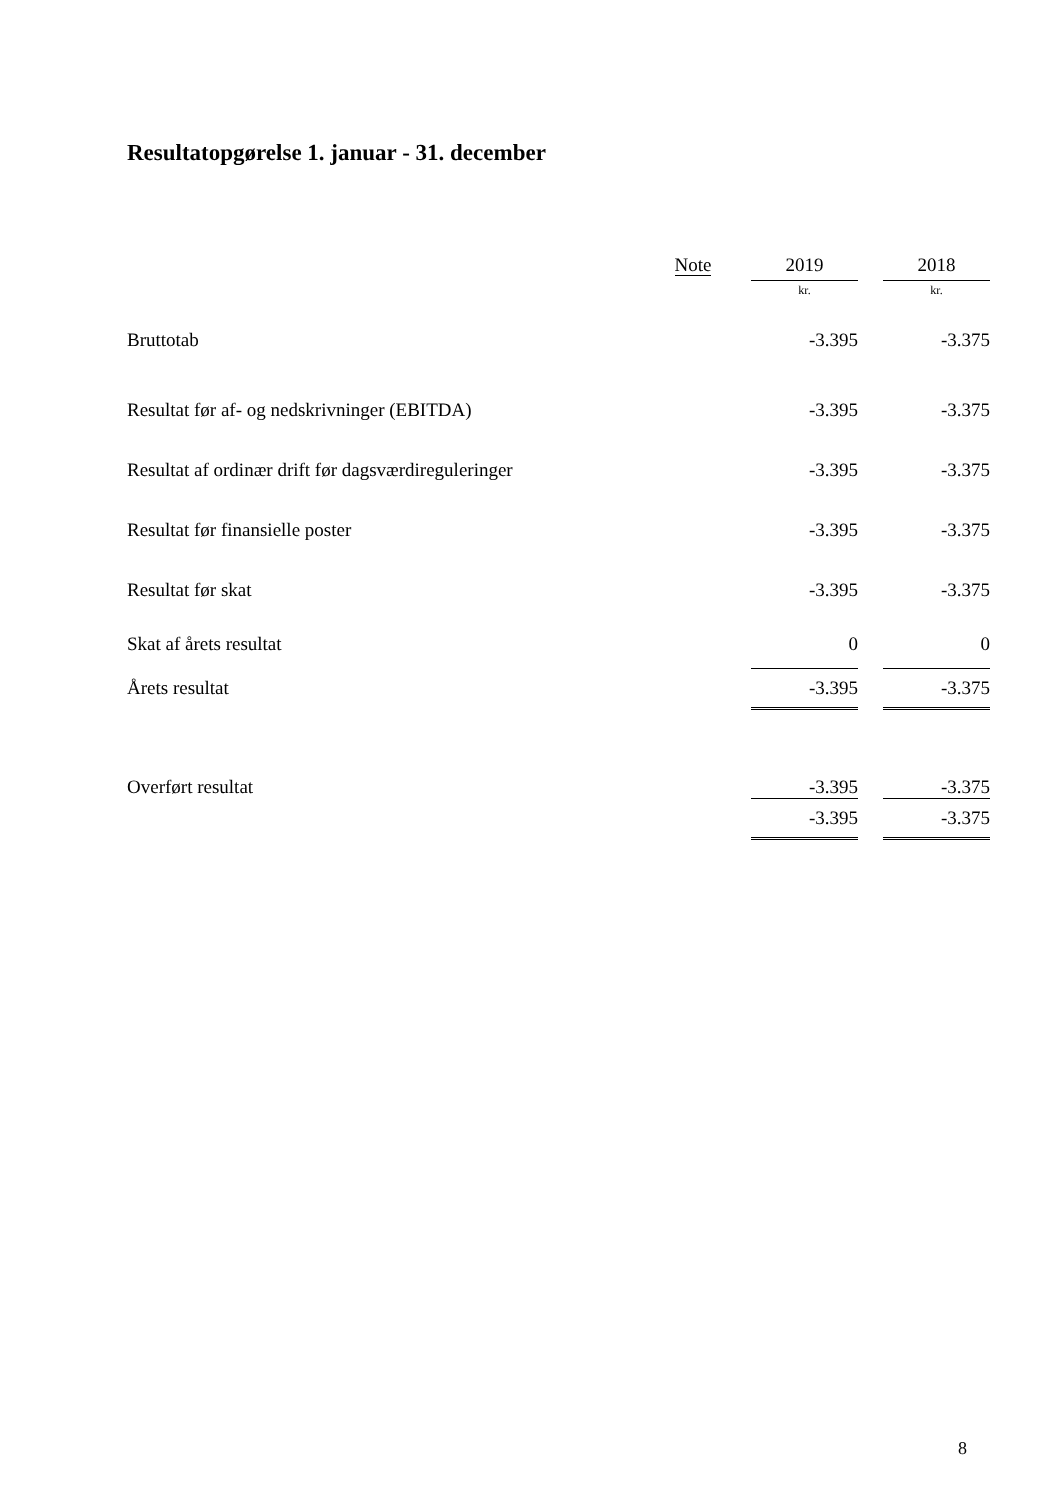Resultatopgørelse 1. januar - 31. december
| | Note | | 2019 | | 2018 |
| --- | --- | --- | --- | --- | --- |
| | | | kr. | | kr. |
| Bruttotab | | | -3.395 | | -3.375 |
| Resultat før af- og nedskrivninger (EBITDA) | | | -3.395 | | -3.375 |
| Resultat af ordinær drift før dagsværdireguleringer | | | -3.395 | | -3.375 |
| Resultat før finansielle poster | | | -3.395 | | -3.375 |
| Resultat før skat | | | -3.395 | | -3.375 |
| Skat af årets resultat | | | 0 | | 0 |
| Årets resultat | | | -3.395 | | -3.375 |
| Overført resultat | | | -3.395 | | -3.375 |
| | | | -3.395 | | -3.375 |
8